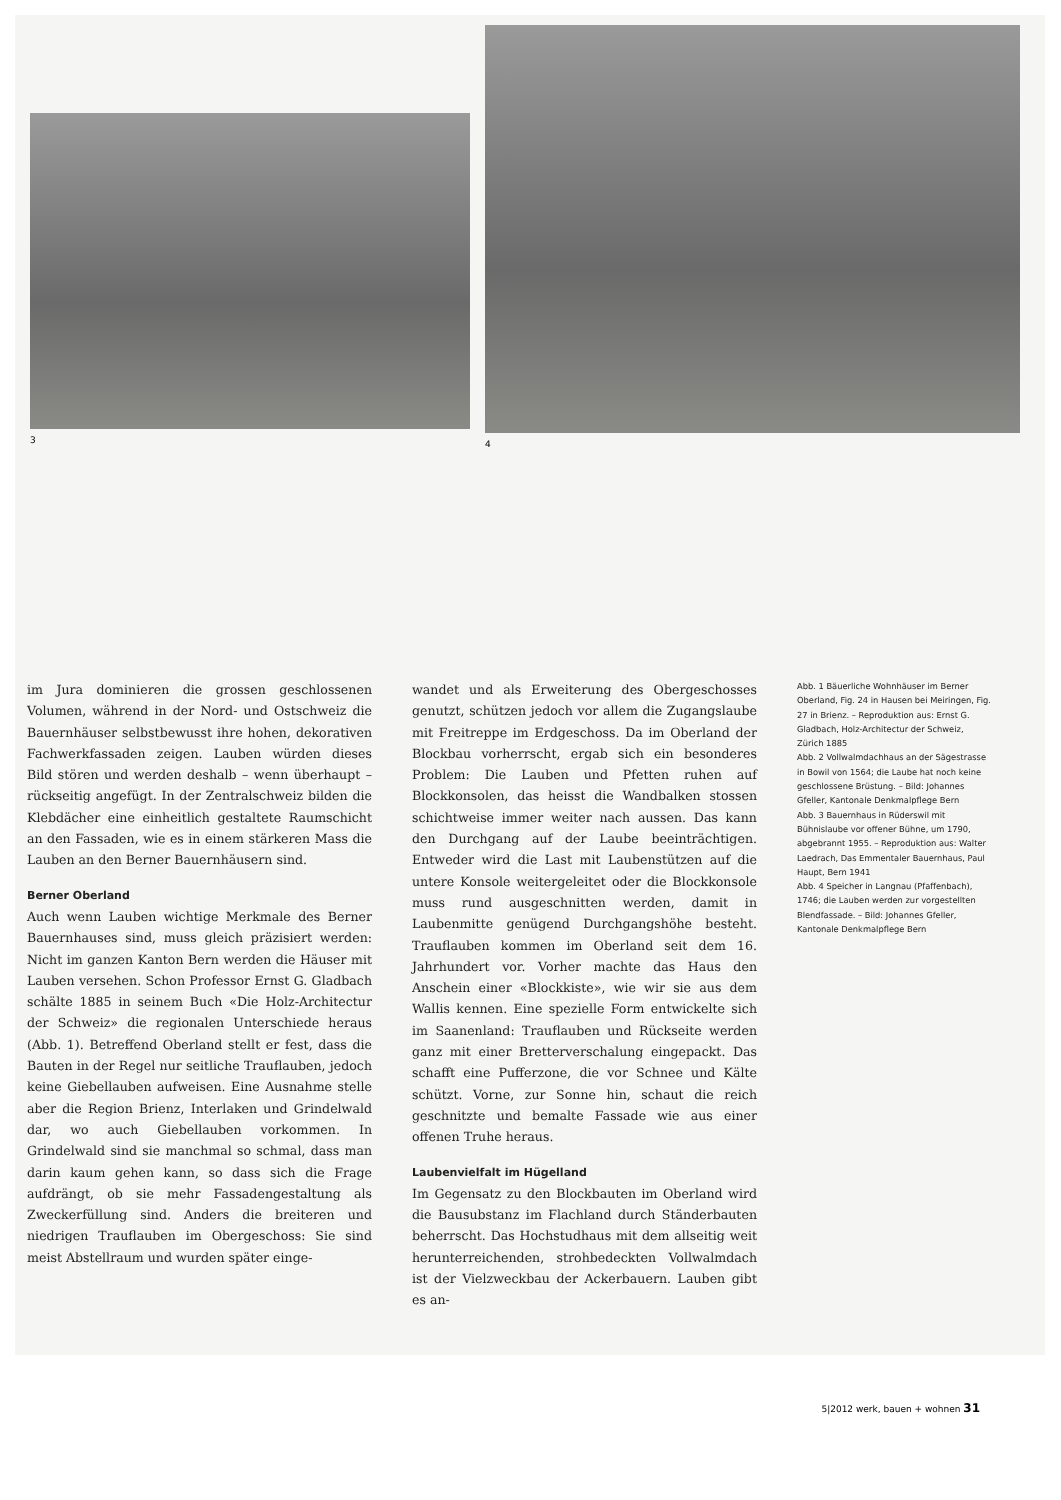3
4
im Jura dominieren die grossen geschlossenen Volumen, während in der Nord- und Ostschweiz die Bauernhäuser selbstbewusst ihre hohen, dekorativen Fachwerkfassaden zeigen. Lauben würden dieses Bild stören und werden deshalb – wenn überhaupt – rückseitig angefügt. In der Zentralschweiz bilden die Klebdächer eine einheitlich gestaltete Raumschicht an den Fassaden, wie es in einem stärkeren Mass die Lauben an den Berner Bauernhäusern sind.
Berner Oberland
Auch wenn Lauben wichtige Merkmale des Berner Bauernhauses sind, muss gleich präzisiert werden: Nicht im ganzen Kanton Bern werden die Häuser mit Lauben versehen. Schon Professor Ernst G. Gladbach schälte 1885 in seinem Buch «Die Holz-Architectur der Schweiz» die regionalen Unterschiede heraus (Abb. 1). Betreffend Oberland stellt er fest, dass die Bauten in der Regel nur seitliche Trauflauben, jedoch keine Giebellauben aufweisen. Eine Ausnahme stelle aber die Region Brienz, Interlaken und Grindelwald dar, wo auch Giebellauben vorkommen. In Grindelwald sind sie manchmal so schmal, dass man darin kaum gehen kann, so dass sich die Frage aufdrängt, ob sie mehr Fassadengestaltung als Zweckerfüllung sind. Anders die breiteren und niedrigen Trauflauben im Obergeschoss: Sie sind meist Abstellraum und wurden später einge-
wandet und als Erweiterung des Obergeschosses genutzt, schützen jedoch vor allem die Zugangslaube mit Freitreppe im Erdgeschoss. Da im Oberland der Blockbau vorherrscht, ergab sich ein besonderes Problem: Die Lauben und Pfetten ruhen auf Blockkonsolen, das heisst die Wandbalken stossen schichtweise immer weiter nach aussen. Das kann den Durchgang auf der Laube beeinträchtigen. Entweder wird die Last mit Laubenstützen auf die untere Konsole weitergeleitet oder die Blockkonsole muss rund ausgeschnitten werden, damit in Laubenmitte genügend Durchgangshöhe besteht. Trauflauben kommen im Oberland seit dem 16. Jahrhundert vor. Vorher machte das Haus den Anschein einer «Blockkiste», wie wir sie aus dem Wallis kennen. Eine spezielle Form entwickelte sich im Saanenland: Trauflauben und Rückseite werden ganz mit einer Bretterverschalung eingepackt. Das schafft eine Pufferzone, die vor Schnee und Kälte schützt. Vorne, zur Sonne hin, schaut die reich geschnitzte und bemalte Fassade wie aus einer offenen Truhe heraus.
Laubenvielfalt im Hügelland
Im Gegensatz zu den Blockbauten im Oberland wird die Bausubstanz im Flachland durch Ständerbauten beherrscht. Das Hochstudhaus mit dem allseitig weit herunterreichenden, strohbedeckten Vollwalmdach ist der Vielzweckbau der Ackerbauern. Lauben gibt es an-
Abb. 1 Bäuerliche Wohnhäuser im Berner Oberland, Fig. 24 in Hausen bei Meiringen, Fig. 27 in Brienz. – Reproduktion aus: Ernst G. Gladbach, Holz-Architectur der Schweiz, Zürich 1885
Abb. 2 Vollwalmdachhaus an der Sägestrasse in Bowil von 1564; die Laube hat noch keine geschlossene Brüstung. – Bild: Johannes Gfeller, Kantonale Denkmalpflege Bern
Abb. 3 Bauernhaus in Rüderswil mit Bühnislaube vor offener Bühne, um 1790, abgebrannt 1955. – Reproduktion aus: Walter Laedrach, Das Emmentaler Bauernhaus, Paul Haupt, Bern 1941
Abb. 4 Speicher in Langnau (Pfaffenbach), 1746; die Lauben werden zur vorgestellten Blendfassade. – Bild: Johannes Gfeller, Kantonale Denkmalpflege Bern
5|2012 werk, bauen + wohnen 31